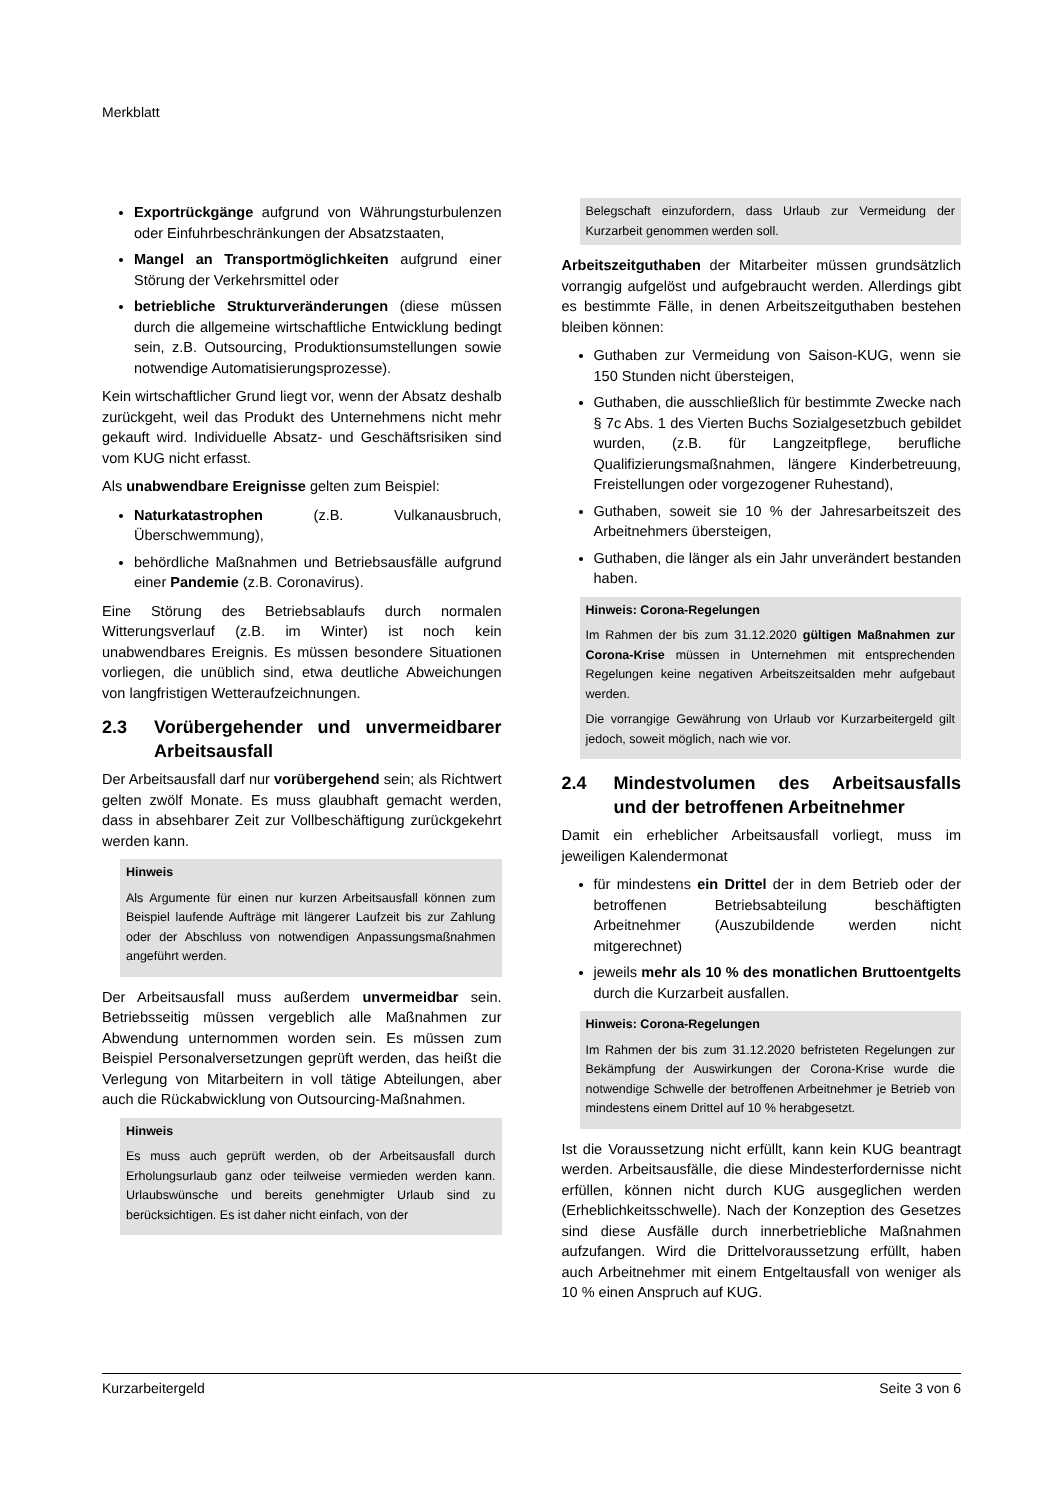Merkblatt
Exportrückgänge aufgrund von Währungsturbulenzen oder Einfuhrbeschränkungen der Absatzstaaten,
Mangel an Transportmöglichkeiten aufgrund einer Störung der Verkehrsmittel oder
betriebliche Strukturveränderungen (diese müssen durch die allgemeine wirtschaftliche Entwicklung bedingt sein, z.B. Outsourcing, Produktionsumstellungen sowie notwendige Automatisierungsprozesse).
Kein wirtschaftlicher Grund liegt vor, wenn der Absatz deshalb zurückgeht, weil das Produkt des Unternehmens nicht mehr gekauft wird. Individuelle Absatz- und Geschäftsrisiken sind vom KUG nicht erfasst.
Als unabwendbare Ereignisse gelten zum Beispiel:
Naturkatastrophen (z.B. Vulkanausbruch, Überschwemmung),
behördliche Maßnahmen und Betriebsausfälle aufgrund einer Pandemie (z.B. Coronavirus).
Eine Störung des Betriebsablaufs durch normalen Witterungsverlauf (z.B. im Winter) ist noch kein unabwendbares Ereignis. Es müssen besondere Situationen vorliegen, die unüblich sind, etwa deutliche Abweichungen von langfristigen Wetteraufzeichnungen.
2.3 Vorübergehender und unvermeidbarer Arbeitsausfall
Der Arbeitsausfall darf nur vorübergehend sein; als Richtwert gelten zwölf Monate. Es muss glaubhaft gemacht werden, dass in absehbarer Zeit zur Vollbeschäftigung zurückgekehrt werden kann.
Hinweis
Als Argumente für einen nur kurzen Arbeitsausfall können zum Beispiel laufende Aufträge mit längerer Laufzeit bis zur Zahlung oder der Abschluss von notwendigen Anpassungsmaßnahmen angeführt werden.
Der Arbeitsausfall muss außerdem unvermeidbar sein. Betriebsseitig müssen vergeblich alle Maßnahmen zur Abwendung unternommen worden sein. Es müssen zum Beispiel Personalversetzungen geprüft werden, das heißt die Verlegung von Mitarbeitern in voll tätige Abteilungen, aber auch die Rückabwicklung von Outsourcing-Maßnahmen.
Hinweis
Es muss auch geprüft werden, ob der Arbeitsausfall durch Erholungsurlaub ganz oder teilweise vermieden werden kann. Urlaubswünsche und bereits genehmigter Urlaub sind zu berücksichtigen. Es ist daher nicht einfach, von der
Belegschaft einzufordern, dass Urlaub zur Vermeidung der Kurzarbeit genommen werden soll.
Arbeitszeitguthaben der Mitarbeiter müssen grundsätzlich vorrangig aufgelöst und aufgebraucht werden. Allerdings gibt es bestimmte Fälle, in denen Arbeitszeitguthaben bestehen bleiben können:
Guthaben zur Vermeidung von Saison-KUG, wenn sie 150 Stunden nicht übersteigen,
Guthaben, die ausschließlich für bestimmte Zwecke nach § 7c Abs. 1 des Vierten Buchs Sozialgesetzbuch gebildet wurden, (z.B. für Langzeitpflege, berufliche Qualifizierungsmaßnahmen, längere Kinderbetreuung, Freistellungen oder vorgezogener Ruhestand),
Guthaben, soweit sie 10 % der Jahresarbeitszeit des Arbeitnehmers übersteigen,
Guthaben, die länger als ein Jahr unverändert bestanden haben.
Hinweis: Corona-Regelungen
Im Rahmen der bis zum 31.12.2020 gültigen Maßnahmen zur Corona-Krise müssen in Unternehmen mit entsprechenden Regelungen keine negativen Arbeitszeitsalden mehr aufgebaut werden.
Die vorrangige Gewährung von Urlaub vor Kurzarbeitergeld gilt jedoch, soweit möglich, nach wie vor.
2.4 Mindestvolumen des Arbeitsausfalls und der betroffenen Arbeitnehmer
Damit ein erheblicher Arbeitsausfall vorliegt, muss im jeweiligen Kalendermonat
für mindestens ein Drittel der in dem Betrieb oder der betroffenen Betriebsabteilung beschäftigten Arbeitnehmer (Auszubildende werden nicht mitgerechnet)
jeweils mehr als 10 % des monatlichen Bruttoentgelts durch die Kurzarbeit ausfallen.
Hinweis: Corona-Regelungen
Im Rahmen der bis zum 31.12.2020 befristeten Regelungen zur Bekämpfung der Auswirkungen der Corona-Krise wurde die notwendige Schwelle der betroffenen Arbeitnehmer je Betrieb von mindestens einem Drittel auf 10 % herabgesetzt.
Ist die Voraussetzung nicht erfüllt, kann kein KUG beantragt werden. Arbeitsausfälle, die diese Mindesterfordernisse nicht erfüllen, können nicht durch KUG ausgeglichen werden (Erheblichkeitsschwelle). Nach der Konzeption des Gesetzes sind diese Ausfälle durch innerbetriebliche Maßnahmen aufzufangen. Wird die Drittelvoraussetzung erfüllt, haben auch Arbeitnehmer mit einem Entgeltausfall von weniger als 10 % einen Anspruch auf KUG.
Kurzarbeitergeld Seite 3 von 6